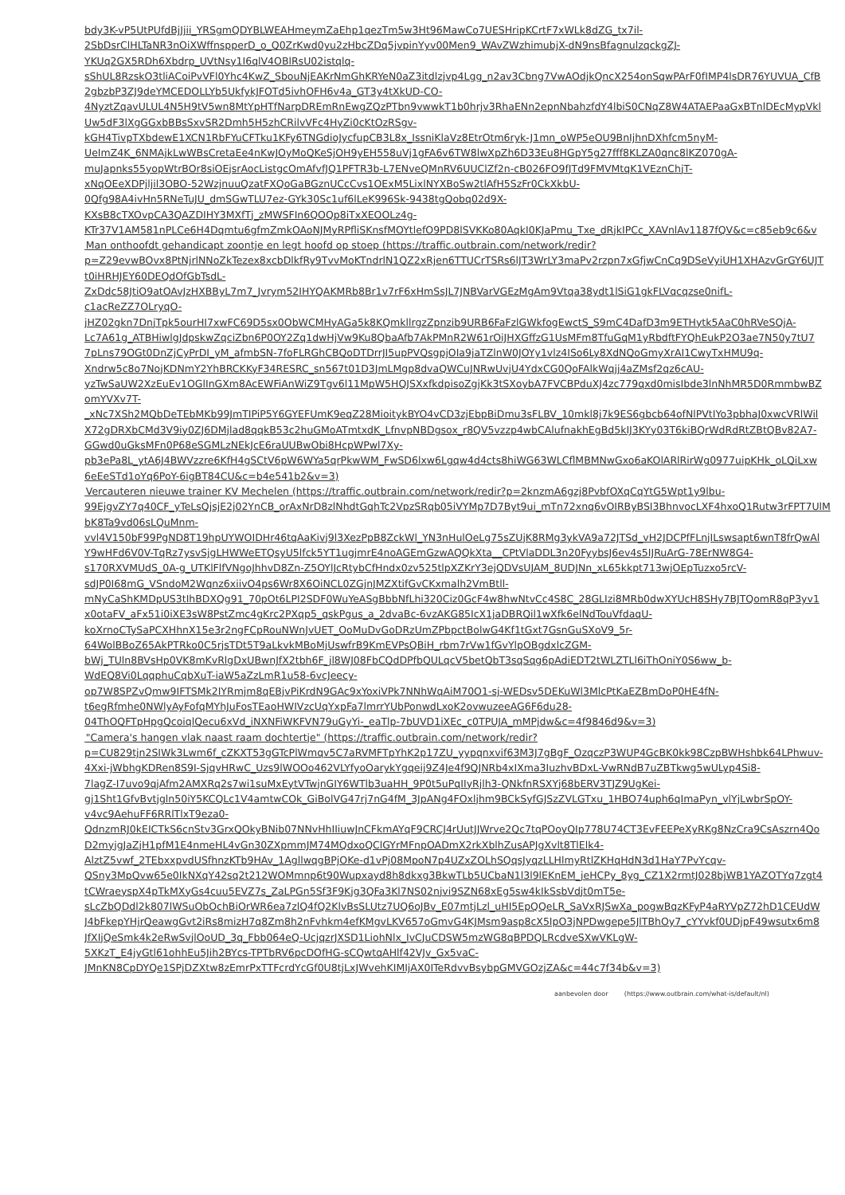bdy3K-vP5UtPUfdBjJjii_YRSgmQDYBLWEAHmeymZaEhp1qezTm5w3Ht96MawCo7UESHripKCrtF7xWLk8dZG_tx7il-
2SbDsrClHLTaNR3nOiXWffnspperD_o_Q0ZrKwd0yu2zHbcZDq5jvpinYyv00Men9_WAvZWzhimubjX-dN9nsBfagnulzqckgZJ-
YKUq2GX5RDh6Xbdrp_UVtNsy1I6qlV4OBlRsU02istqlq-
sShUL8RzskO3tliACoiPvVFl0Yhc4KwZ_SbouNjEAKrNmGhKRYeN0aZ3itdlzjvp4Lgg_n2av3Cbng7VwAOdjkQncX254onSqwPArF0fIMP4lsDR76YUVUA_CfB
2gbzbP3ZJ9deYMCEDOLLYb5UkfykJFOTd5ivhOFH6v4a_GT3y4tXkUD-CO-
4NyztZqavULUL4N5H9tV5wn8MtYpHTfNarpDREmRnEwgZQzPTbn9vwwkT1b0hrjv3RhaENn2epnNbahzfdY4lbiS0CNqZ8W4ATAEPaaGxBTnlDEcMypVkl
Uw5dF3lXgGGxbBBsSxvSR2Dmh5H5zhCRilvVFc4HyZi0cKtOzRSgv-
kGH4TivpTXbdewE1XCN1RbFYuCFTku1KFy6TNGdioJycfupCB3L8x_IssniKlaVz8EtrOtm6ryk-J1mn_oWP5eOU9BnIjhnDXhfcm5nyM-
UeImZ4K_6NMAjkLwWBsCretaEe4nKwJOyMoQKeSjOH9yEH558uVj1gFA6v6TW8lwXpZh6D33Eu8HGpY5g27fff8KLZA0qnc8lKZ070gA-
muJapnks55yopWtrBOr8siOEjsrAocListgcOmAfvfJQ1PFTR3b-L7ENveQMnRV6UUClZf2n-cB026FO9fJTd9FMVMtqK1VEznChjT-
xNqOEeXDPjljil3OBO-52WzjnuuQzatFXQoGaBGznUCcCvs1OExM5LixlNYXBoSw2tlAfH5SzFr0CkXkbU-
0Qfg98A4ivHn5RNeTuJU_dmSGwTLU7ez-GYk30Sc1uf6lLeK996Sk-9438tgQobq02d9X-
KXsB8cTXOvpCA3QAZDIHY3MXfTj_zMWSFIn6QOQp8iTxXEOOLz4g-
KTr37V1AM581nPLCe6H4Dqmtu6gfmZmkOAoNJMyRPfliSKnsfMOYtlefO9PD8lSVKKo80AqkI0KJaPmu_Txe_dRjkIPCc_XAVnlAv1187fQV&c=c85eb9c6&v
■ Man onthoofdt gehandicapt zoontje en legt hoofd op stoep (https://traffic.outbrain.com/network/redir?
p=Z29evwBOvx8PtNjrlNNoZkTezex8xcbDlkfRy9TvvMoKTndrlN1QZ2xRjen6TTUCrTSRs6lJT3WrLY3maPv2rzpn7xGfjwCnCq9DSeVyiUH1XHAzvGrGY6UJT
t0iHRHJEY60DEQdOfGbTsdL-
ZxDdc58JtiO9atOAvJzHXBByL7m7_Jvrym52IHYQAKMRb8Br1v7rF6xHmSsJL7JNBVarVGEzMgAm9Vtqa38ydt1lSiG1gkFLVqcqzse0nifL-
c1acReZZ7OLryqO-
jHZ02gkn7DnjTpk5ourHI7xwFC69D5sx0ObWCMHyAGa5k8KQmkllrgzZpnzib9URB6FaFzlGWkfogEwctS_S9mC4DafD3m9ETHytk5AaC0hRVeSQjA-
Lc7A61g_ATBHiwlgJdpskwZqciZbn6P0OY2Zq1dwHjVw9Ku8QbaAfb7AkPMnR2W61rOiJHXGffzG1UsMFm8TfuGqM1yRbdftFYQhEukP2O3ae7N50y7tU7
7pLns79OGt0DnZjCyPrDI_yM_afmbSN-7foFLRGhCBQoDTDrrJI5upPVQsgpjOIa9jaTZlnW0JOYy1vlz4ISo6Ly8XdNQoGmyXrAI1CwyTxHMU9q-
Xndrw5c8o7NojKDNmY2YhBRCKKyF34RESRC_sn567t01D3JmLMgp8dvaQWCuJNRwUvjU4YdxCG0QoFAlkWqjj4aZMsf2qz6cAU-
yzTwSaUW2XzEuEv1OGlInGXm8AcEWFiAnWiZ9Tgv6l11MpW5HQJSXxfkdpisoZgjKk3tSXoybA7FVCBPduXJ4zc779qxd0misIbde3lnNhMR5D0RmmbwBZ
omYVXv7T-
_xNc7XSh2MQbDeTEbMKb99JmTIPiP5Y6GYEFUmK9eqZ28MioitykBYO4vCD3zjEbpBiDmu3sFLBV_10mkl8j7k9ES6gbcb64ofNlPVtIYo3pbhaJ0xwcVRlWil
X72gDRXbCMd3V9iy0ZJ6DMjlad8qqkB53c2huGMoATmtxdK_LfnvpNBDgsox_r8QV5vzzp4wbCAlufnakhEgBd5kIJ3KYy03T6kiBQrWdRdRtZBtQBv82A7-
GGwd0uGksMFn0P68eSGMLzNEkJcE6raUUBwObi8HcpWPwl7Xy-
pb3ePa8L_ytA6J4BWVzzre6KfH4gSCtV6pW6WYa5qrPkwWM_FwSD6lxw6Lgqw4d4cts8hiWG63WLCflMBMNwGxo6aKOlARlRirWg0977uipKHk_oLQiLxw
6eEeSTd1oYq6PoY-6igBT84CU&c=b4e541b2&v=3)
■ Vercauteren nieuwe trainer KV Mechelen (https://traffic.outbrain.com/network/redir?p=2knzmA6gzj8PvbfOXqCqYtG5Wpt1y9lbu-
99EjgvZY7q40CF_yTeLsQjsjE2j02YnCB_orAxNrD8zlNhdtGqhTc2VpzSRqb05iVYMp7D7Byt9ui_mTn72xnq6vOIRByBSI3BhnvocLXF4hxoQ1Rutw3rFPT7UlM
bK8Ta9vd06sLQuMnm-
vvl4V150bF99PgND8T19hpUYWOIDHr46tqAaKivj9l3XezPpB8ZckWl_YN3nHulOeLg75sZUjK8RMg3ykVA9a72JTSd_vH2JDCPfFLnjILswsapt6wnT8frQwAl
Y9wHFd6V0V-TqRz7ysvSjgLHWWeETQsyU5lfck5YT1ugjmrE4noAGEmGzwAQQkXta__CPtVlaDDL3n20FyybsJ6ev4s5IJRuArG-78ErNW8G4-
s170RXVMUdS_0A-g_UTKlFlfVNgoJhhvD8Zn-Z5OYlJcRtybCfHndx0zv525tlpXZKrY3ejQDVsUJAM_8UDJNn_xL65kkpt713wjOEpTuzxo5rcV-
sdJP0I68mG_VSndoM2Wqnz6xiivO4ps6Wr8X6OiNCL0ZGjnJMZXtifGvCKxmalh2VmBtll-
mNyCaShKMDpUS3tIhBDXQg91_70pOt6LPI2SDF0WuYeASgBbbNfLhi320Ciz0GcF4w8hwNtvCc4S8C_28GLIzi8MRb0dwXYUcH8SHy7BJTQomR8qP3yv1
x0otaFV_aFx51i0iXE3sW8PstZmc4gKrc2PXqp5_qskPgus_a_2dvaBc-6vzAKG85IcX1jaDBRQil1wXfk6elNdTouVfdaqU-
koXrnoCTySaPCXHhnX15e3r2ngFCpRouNWnJvUET_OoMuDvGoDRzUmZPbpctBolwG4Kf1tGxt7GsnGuSXoV9_5r-
64WolBBoZ65AkPTRko0C5rjsTDt5T9aLkvkMBoMjUswfrB9KmEVPsQBiH_rbm7rVw1fGvYlpOBgdxlcZGM-
bWj_TUln8BVsHp0VK8mKvRlgDxUBwnJfX2tbh6F_jl8WJ08FbCQdDPfbQULqcV5betQbT3sqSqg6pAdiEDT2tWLZTLl6iThOniY0S6ww_b-
WdEQ8Vi0LqqphuCqbXuT-iaW5aZzLmR1u58-6vcJeecy-
op7W8SPZvQmw9IFTSMk2IYRmjm8qEBjvPiKrdN9GAc9xYoxiVPk7NNhWqAiM70O1-sj-WEDsv5DEKuWl3MlcPtKaEZBmDoP0HE4fN-
t6egRfmhe0NWlyAyFofqMYhJuFosTEaoHWIVzcUqYxpFa7lmrrYUbPonwdLxoK2ovwuzeeAG6F6du28-
04ThOQFTpHpgQcoiqlQecu6xVd_iNXNFiWKFVN79uGyYi-_eaTlp-7bUVD1iXEc_c0TPUJA_mMPjdw&c=4f9846d9&v=3)
■ "Camera's hangen vlak naast raam dochtertje" (https://traffic.outbrain.com/network/redir?
p=CU829tjn2SIWk3Lwm6f_cZKXT53gGTcPlWmqv5C7aRVMFTpYhK2p17ZU_yypqnxvif63M3J7gBgF_OzqczP3WUP4GcBK0kk98CzpBWHshbk64LPhwuv-
4Xxi-jWbhgKDRen8S9I-SjqvHRwC_Uzs9lWOOo462VLYfyoOarykYgqeij9Z4Je4f9QJNRb4xIXma3IuzhvBDxL-VwRNdB7uZBTkwg5wULyp4Si8-
7lagZ-I7uvo9qjAfm2AMXRq2s7wi1suMxEytVTwjnGIY6WTlb3uaHH_9P0t5uPqIIyRjlh3-QNkfnRSXYj68bERV3TJZ9UgKei-
gj1Sht1GfvBvtjgln50iY5KCQLc1V4amtwCOk_GiBolVG47rj7nG4fM_3JpANg4FOxljhm9BCkSyfGJSzZVLGTxu_1HBO74uph6qImaPyn_vlYjLwbrSpOY-
v4vc9AehuFF6RRlTlxT9eza0-
QdnzmRJ0kEICTkS6cnStv3GrxQOkyBNib07NNvHhIIiuwJnCFkmAYqF9CRCJ4rUutJJWrve2Qc7tqPOoyQIp778U74CT3EvFEEPeXyRKg8NzCra9CsAszrn4Qo
D2myjgJaZjH1pfM1E4nmeHL4vGn30ZXpmmJM74MQdxoQClGYrMFnpOADmX2rkXblhZusAPJgXvlt8TlElk4-
AlztZ5vwf_2TEbxxpvdUSfhnzKTb9HAv_1AgllwqgBPjOKe-d1vPj08MpoN7p4UZxZOLhSQqsJyqzLLHlmyRtlZKHqHdN3d1HaY7PvYcqv-
QSny3MpQvw65e0IkNXqY42sq2t212WOMmnp6t90Wupxayd8h8dkxg3BkwTLb5UCbaN1l3l9lEKnEM_jeHCPy_8yg_CZ1X2rmtJ028bjWB1YAZOTYq7zgt4
tCWraeyspX4pTkMXyGs4cuu5EVZ7s_ZaLPGn5Sf3F9Kjg3QFa3Kl7NS02njvi9SZN68xEg5sw4kIkSsbVdjt0mT5e-
sLcZbQDdl2k807lWSuObOchBiOrWR6ea7zlQ4fQ2KlvBsSLUtz7UQ6oJBv_E07mtjLzl_uHI5EpQQeLR_SaVxRJSwXa_pogwBqzKFyP4aRYVpZ72hD1CEUdW
J4bFkepYHjrQeawgGvt2iRs8mizH7q8Zm8h2nFvhkm4efKMgvLKV657oGmvG4KJMsm9asp8cX5IpO3jNPDwgepe5JlTBhOy7_cYYvkf0UDjpF49wsutx6m8
JfXIjQeSmk4k2eRwSvjlOoUD_3q_Fbb064eQ-UcjqzrJXSD1LiohNlx_IvCJuCDSW5mzWG8qBPDQLRcdveSXwVKLgW-
5XKzT_E4jyGtl61ohhEu5Jih2BYcs-TPTbRV6pcDOfHG-sCQwtqAHlf42VJv_Gx5vaC-
JMnKN8CpDYQe1SPjDZXtw8zEmrPxTTFcrdYcGf0U8tjLxJWvehKIMIjAX0ITeRdvvBsybpGMVGOzjZA&c=44c7f34b&v=3)
aanbevolen door (https://www.outbrain.com/what-is/default/nl)